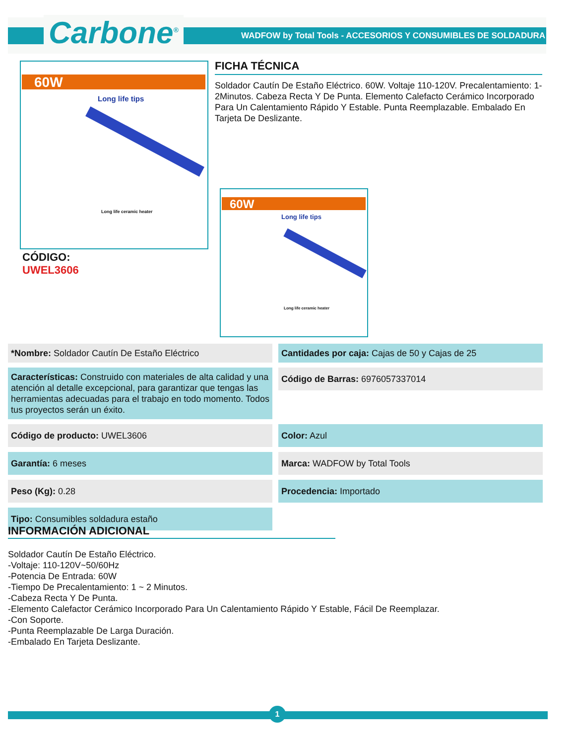Carbone<sup>®</sup>
WADFOW by Total Tools - ACCESORIOS Y CONSUMIBLES DE SOLDADURA
60W
Long life tips
Long life ceramic heater
FICHA TÉCNICA
Soldador Cautín De Estaño Eléctrico. 60W. Voltaje 110-120V. Precalentamiento: 1-2Minutos. Cabeza Recta Y De Punta. Elemento Calefacto Cerámico Incorporado Para Un Calentamiento Rápido Y Estable. Punta Reemplazable. Embalado En Tarjeta De Deslizante.
CÓDIGO:
UWEL3606
60W
Long life tips
Long life ceramic heater
*Nombre: Soldador Cautín De Estaño Eléctrico
Cantidades por caja: Cajas de 50 y Cajas de 25
Características: Construido con materiales de alta calidad y una atención al detalle excepcional, para garantizar que tengas las herramientas adecuadas para el trabajo en todo momento. Todos tus proyectos serán un éxito.
Código de Barras: 6976057337014
Código de producto: UWEL3606
Color: Azul
Garantía: 6 meses
Marca: WADFOW by Total Tools
Peso (Kg): 0.28
Procedencia: Importado
Tipo: Consumibles soldadura estaño
INFORMACIÓN ADICIONAL
Soldador Cautín De Estaño Eléctrico.
-Voltaje: 110-120V~50/60Hz
-Potencia De Entrada: 60W
-Tiempo De Precalentamiento: 1 ~ 2 Minutos.
-Cabeza Recta Y De Punta.
-Elemento Calefactor Cerámico Incorporado Para Un Calentamiento Rápido Y Estable, Fácil De Reemplazar.
-Con Soporte.
-Punta Reemplazable De Larga Duración.
-Embalado En Tarjeta Deslizante.
1